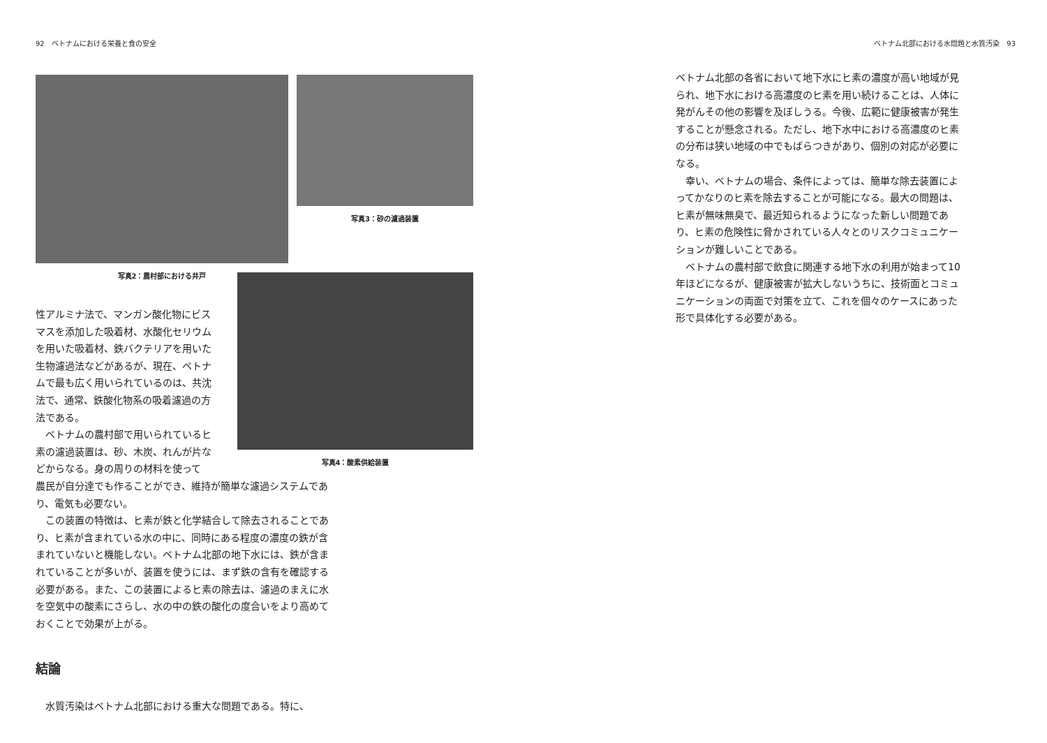92　ベトナムにおける栄養と食の安全
写真2：農村部における井戸 写真3：砂の濾過装置
性アルミナ法で、マンガン酸化物にビスマスを添加した吸着材、水酸化セリウムを用いた吸着材、鉄バクテリアを用いた生物濾過法などがあるが、現在、ベトナムで最も広く用いられているのは、共沈法で、通常、鉄酸化物系の吸着濾過の方法である。
　ベトナムの農村部で用いられているヒ素の濾過装置は、砂、木炭、れんが片などからなる。身の周りの材料を使って
写真4：酸素供給装置
農民が自分達でも作ることができ、維持が簡単な濾過システムであり、電気も必要ない。
　この装置の特徴は、ヒ素が鉄と化学結合して除去されることであり、ヒ素が含まれている水の中に、同時にある程度の濃度の鉄が含まれていないと機能しない。ベトナム北部の地下水には、鉄が含まれていることが多いが、装置を使うには、まず鉄の含有を確認する必要がある。また、この装置によるヒ素の除去は、濾過のまえに水を空気中の酸素にさらし、水の中の鉄の酸化の度合いをより高めておくことで効果が上がる。
結論
　水質汚染はベトナム北部における重大な問題である。特に、
ベトナム北部における水問題と水質汚染　93
ベトナム北部の各省において地下水にヒ素の濃度が高い地域が見られ、地下水における高濃度のヒ素を用い続けることは、人体に発がんその他の影響を及ぼしうる。今後、広範に健康被害が発生することが懸念される。ただし、地下水中における高濃度のヒ素の分布は狭い地域の中でもばらつきがあり、個別の対応が必要になる。
　幸い、ベトナムの場合、条件によっては、簡単な除去装置によってかなりのヒ素を除去することが可能になる。最大の問題は、ヒ素が無味無臭で、最近知られるようになった新しい問題であり、ヒ素の危険性に脅かされている人々とのリスクコミュニケーションが難しいことである。
　ベトナムの農村部で飲食に関連する地下水の利用が始まって10年ほどになるが、健康被害が拡大しないうちに、技術面とコミュニケーションの両面で対策を立て、これを個々のケースにあった形で具体化する必要がある。